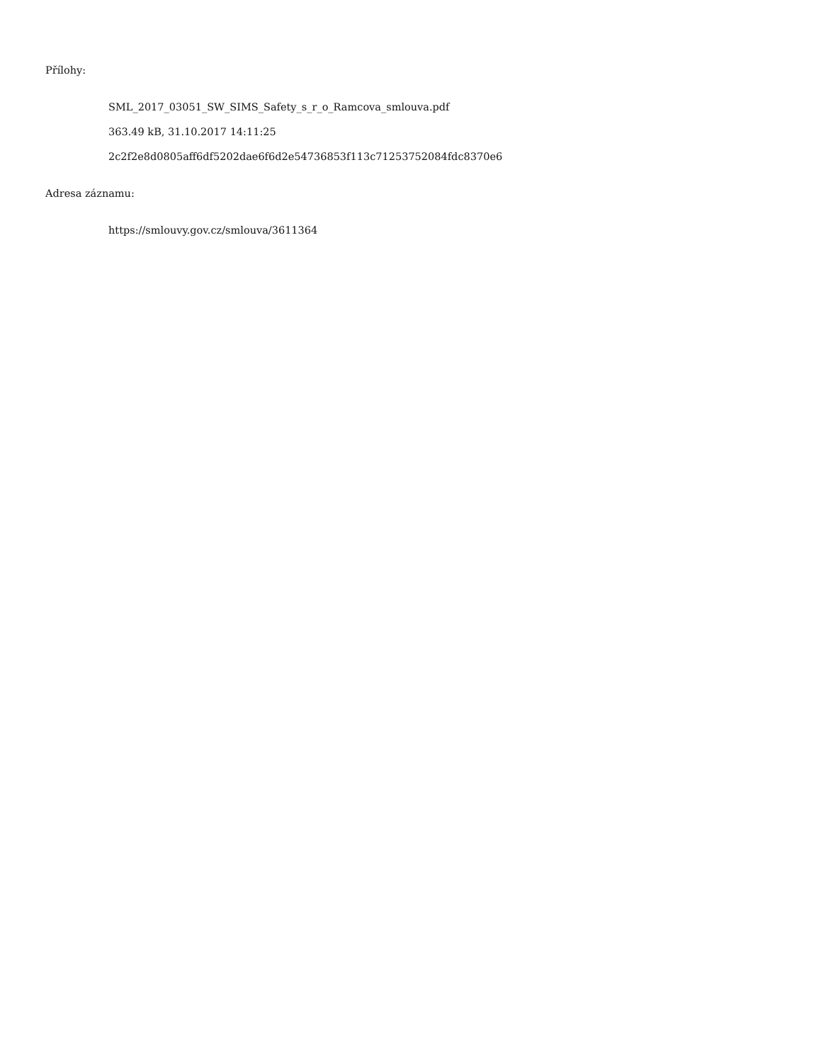Přílohy:
SML_2017_03051_SW_SIMS_Safety_s_r_o_Ramcova_smlouva.pdf
363.49 kB, 31.10.2017 14:11:25
2c2f2e8d0805aff6df5202dae6f6d2e54736853f113c71253752084fdc8370e6
Adresa záznamu:
https://smlouvy.gov.cz/smlouva/3611364